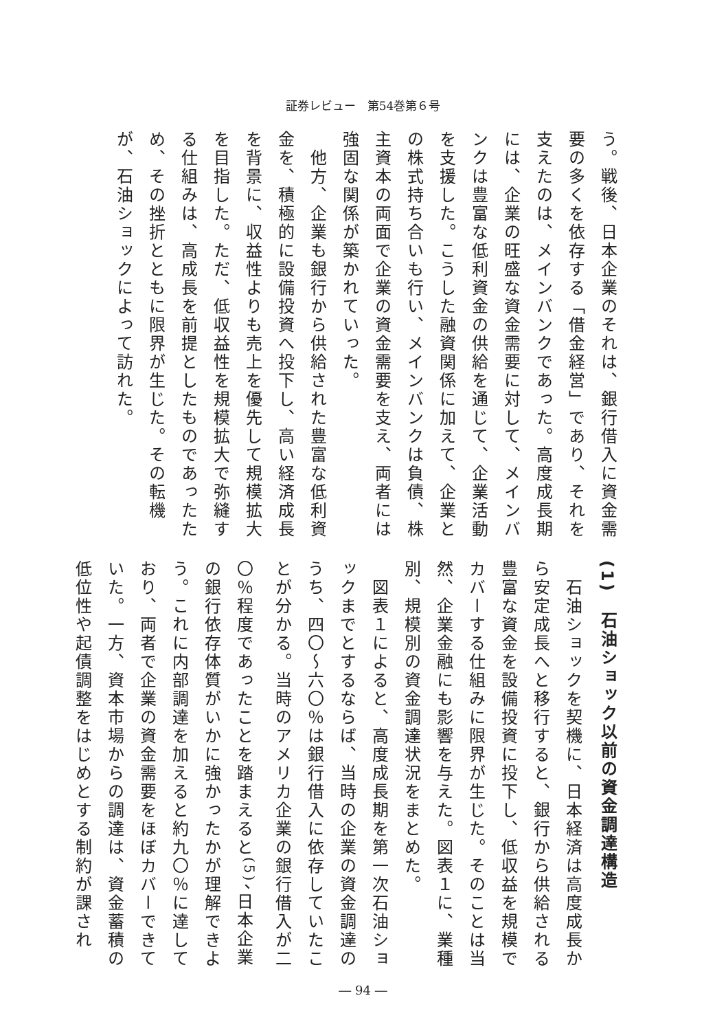証券レビュー　第54巻第６号
う。戦後、日本企業のそれは、銀行借入に資金需要の多くを依存する「借金経営」であり、それを支えたのは、メインバンクであった。高度成長期には、企業の旺盛な資金需要に対して、メインバンクは豊富な低利資金の供給を通じて、企業活動を支援した。こうした融資関係に加えて、企業との株式持ち合いも行い、メインバンクは負債、株主資本の両面で企業の資金需要を支え、両者には強固な関係が築かれていった。
　他方、企業も銀行から供給された豊富な低利資金を、積極的に設備投資へ投下し、高い経済成長を背景に、収益性よりも売上を優先して規模拡大を目指した。ただ、低収益性を規模拡大で弥縫する仕組みは、高成長を前提としたものであったため、その挫折とともに限界が生じた。その転機が、石油ショックによって訪れた。
(1)　石油ショック以前の資金調達構造
　石油ショックを契機に、日本経済は高度成長から安定成長へと移行すると、銀行から供給される豊富な資金を設備投資に投下し、低収益を規模でカバーする仕組みに限界が生じた。そのことは当然、企業金融にも影響を与えた。図表１に、業種別、規模別の資金調達状況をまとめた。
　図表１によると、高度成長期を第一次石油ショックまでとするならば、当時の企業の資金調達のうち、四〇～六〇％は銀行借入に依存していたことが分かる。当時のアメリカ企業の銀行借入が二〇％程度であったことを踏まえると<sup>(5)</sup>、日本企業の銀行依存体質がいかに強かったかが理解できよう。これに内部調達を加えると約九〇％に達しており、両者で企業の資金需要をほぼカバーできていた。一方、資本市場からの調達は、資金蓄積の低位性や起債調整をはじめとする制約が課され
― 94 ―